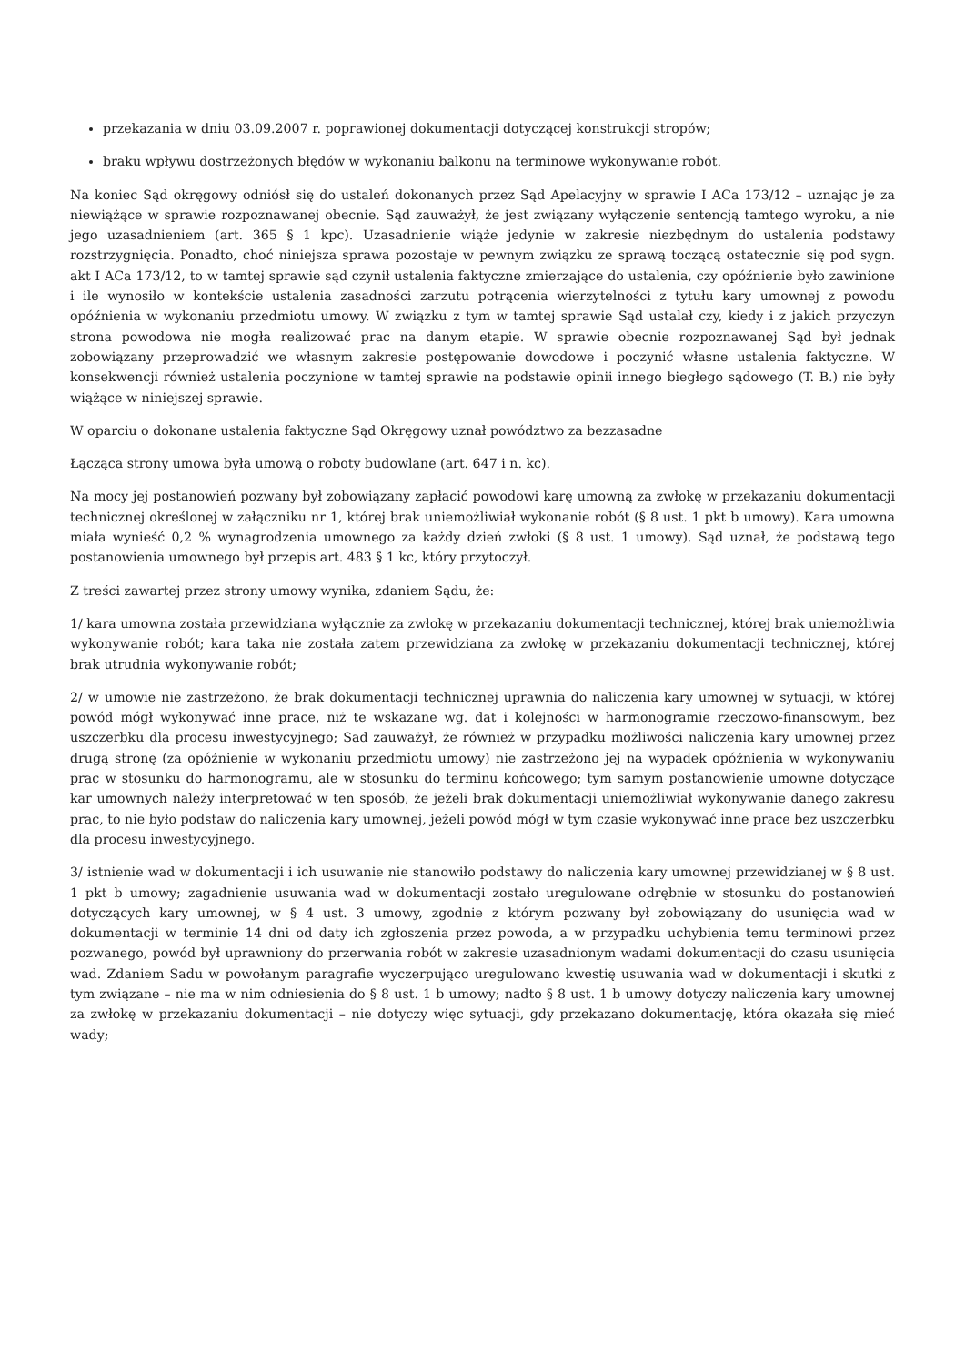przekazania w dniu 03.09.2007 r. poprawionej dokumentacji dotyczącej konstrukcji stropów;
braku wpływu dostrzeżonych błędów w wykonaniu balkonu na terminowe wykonywanie robót.
Na koniec Sąd okręgowy odniósł się do ustaleń dokonanych przez Sąd Apelacyjny w sprawie I ACa 173/12 – uznając je za niewiążące w sprawie rozpoznawanej obecnie. Sąd zauważył, że jest związany wyłączenie sentencją tamtego wyroku, a nie jego uzasadnieniem (art. 365 § 1 kpc). Uzasadnienie wiąże jedynie w zakresie niezbędnym do ustalenia podstawy rozstrzygnięcia. Ponadto, choć niniejsza sprawa pozostaje w pewnym związku ze sprawą toczącą ostatecznie się pod sygn. akt I ACa 173/12, to w tamtej sprawie sąd czynił ustalenia faktyczne zmierzające do ustalenia, czy opóźnienie było zawinione i ile wynosiło w kontekście ustalenia zasadności zarzutu potrącenia wierzytelności z tytułu kary umownej z powodu opóźnienia w wykonaniu przedmiotu umowy. W związku z tym w tamtej sprawie Sąd ustalał czy, kiedy i z jakich przyczyn strona powodowa nie mogła realizować prac na danym etapie. W sprawie obecnie rozpoznawanej Sąd był jednak zobowiązany przeprowadzić we własnym zakresie postępowanie dowodowe i poczynić własne ustalenia faktyczne. W konsekwencji również ustalenia poczynione w tamtej sprawie na podstawie opinii innego biegłego sądowego (T. B.) nie były wiążące w niniejszej sprawie.
W oparciu o dokonane ustalenia faktyczne Sąd Okręgowy uznał powództwo za bezzasadne
Łącząca strony umowa była umową o roboty budowlane (art. 647 i n. kc).
Na mocy jej postanowień pozwany był zobowiązany zapłacić powodowi karę umowną za zwłokę w przekazaniu dokumentacji technicznej określonej w załączniku nr 1, której brak uniemożliwiał wykonanie robót (§ 8 ust. 1 pkt b umowy). Kara umowna miała wynieść 0,2 % wynagrodzenia umownego za każdy dzień zwłoki (§ 8 ust. 1 umowy). Sąd uznał, że podstawą tego postanowienia umownego był przepis art. 483 § 1 kc, który przytoczył.
Z treści zawartej przez strony umowy wynika, zdaniem Sądu, że:
1/ kara umowna została przewidziana wyłącznie za zwłokę w przekazaniu dokumentacji technicznej, której brak uniemożliwia wykonywanie robót; kara taka nie została zatem przewidziana za zwłokę w przekazaniu dokumentacji technicznej, której brak utrudnia wykonywanie robót;
2/ w umowie nie zastrzeżono, że brak dokumentacji technicznej uprawnia do naliczenia kary umownej w sytuacji, w której powód mógł wykonywać inne prace, niż te wskazane wg. dat i kolejności w harmonogramie rzeczowo-finansowym, bez uszczerbku dla procesu inwestycyjnego; Sad zauważył, że również w przypadku możliwości naliczenia kary umownej przez drugą stronę (za opóźnienie w wykonaniu przedmiotu umowy) nie zastrzeżono jej na wypadek opóźnienia w wykonywaniu prac w stosunku do harmonogramu, ale w stosunku do terminu końcowego; tym samym postanowienie umowne dotyczące kar umownych należy interpretować w ten sposób, że jeżeli brak dokumentacji uniemożliwiał wykonywanie danego zakresu prac, to nie było podstaw do naliczenia kary umownej, jeżeli powód mógł w tym czasie wykonywać inne prace bez uszczerbku dla procesu inwestycyjnego.
3/ istnienie wad w dokumentacji i ich usuwanie nie stanowiło podstawy do naliczenia kary umownej przewidzianej w § 8 ust. 1 pkt b umowy; zagadnienie usuwania wad w dokumentacji zostało uregulowane odrębnie w stosunku do postanowień dotyczących kary umownej, w § 4 ust. 3 umowy, zgodnie z którym pozwany był zobowiązany do usunięcia wad w dokumentacji w terminie 14 dni od daty ich zgłoszenia przez powoda, a w przypadku uchybienia temu terminowi przez pozwanego, powód był uprawniony do przerwania robót w zakresie uzasadnionym wadami dokumentacji do czasu usunięcia wad. Zdaniem Sadu w powołanym paragrafie wyczerpująco uregulowano kwestię usuwania wad w dokumentacji i skutki z tym związane – nie ma w nim odniesienia do § 8 ust. 1 b umowy; nadto § 8 ust. 1 b umowy dotyczy naliczenia kary umownej za zwłokę w przekazaniu dokumentacji – nie dotyczy więc sytuacji, gdy przekazano dokumentację, która okazała się mieć wady;